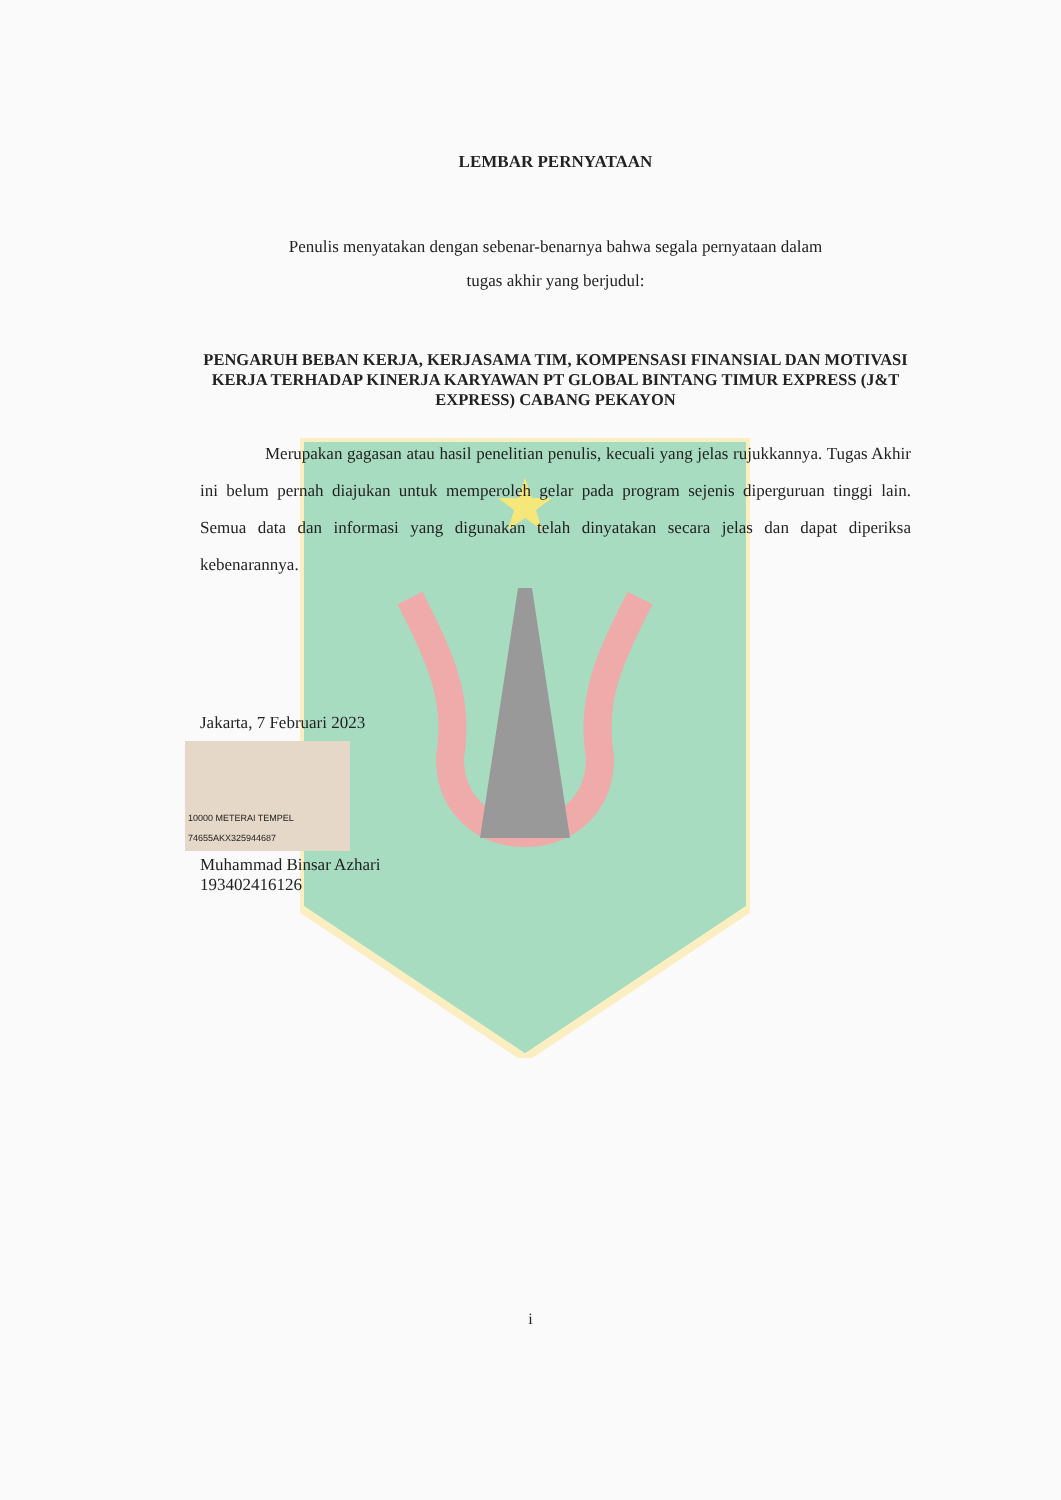LEMBAR PERNYATAAN
Penulis menyatakan dengan sebenar-benarnya bahwa segala pernyataan dalam
tugas akhir yang berjudul:
PENGARUH BEBAN KERJA, KERJASAMA TIM, KOMPENSASI FINANSIAL DAN MOTIVASI KERJA TERHADAP KINERJA KARYAWAN PT GLOBAL BINTANG TIMUR EXPRESS (J&T EXPRESS) CABANG PEKAYON
Merupakan gagasan atau hasil penelitian penulis, kecuali yang jelas rujukkannya. Tugas Akhir ini belum pernah diajukan untuk memperoleh gelar pada program sejenis diperguruan tinggi lain. Semua data dan informasi yang digunakan telah dinyatakan secara jelas dan dapat diperiksa kebenarannya.
Jakarta, 7 Februari 2023
10000 METERAI TEMPEL 74655AKX325944687
Muhammad Binsar Azhari
193402416126
i